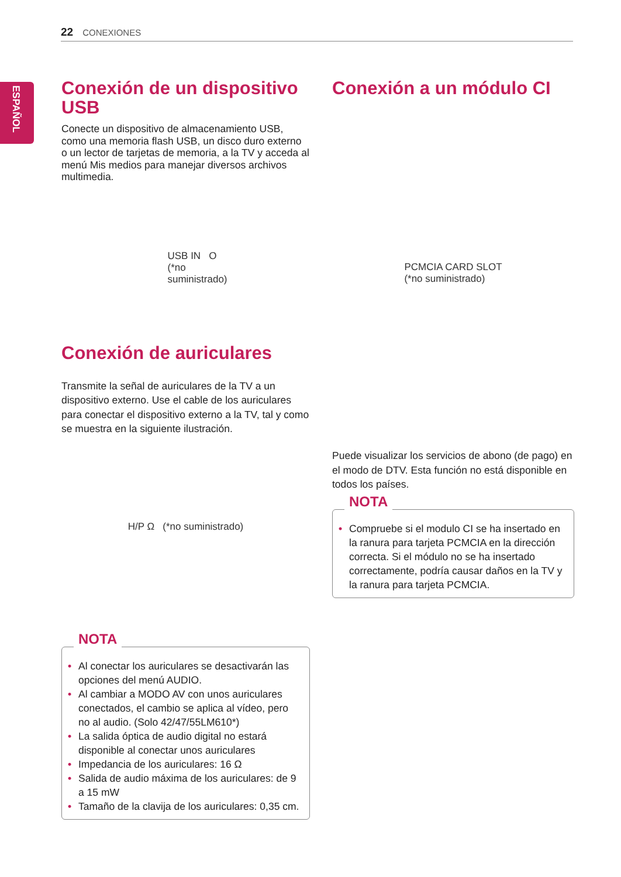22 CONEXIONES
ESPAÑOL
Conexión de un dispositivo USB
Conecte un dispositivo de almacenamiento USB, como una memoria flash USB, un disco duro externo o un lector de tarjetas de memoria, a la TV y acceda al menú Mis medios para manejar diversos archivos multimedia.
USB IN O
(*no
suministrado)
Conexión de auriculares
Transmite la señal de auriculares de la TV a un dispositivo externo. Use el cable de los auriculares para conectar el dispositivo externo a la TV, tal y como se muestra en la siguiente ilustración.
H/P Ω (*no suministrado)
NOTA
• Al conectar los auriculares se desactivarán las opciones del menú AUDIO.
• Al cambiar a MODO AV con unos auriculares conectados, el cambio se aplica al vídeo, pero no al audio. (Solo 42/47/55LM610*)
• La salida óptica de audio digital no estará disponible al conectar unos auriculares
• Impedancia de los auriculares: 16 Ω
• Salida de audio máxima de los auriculares: de 9 a 15 mW
• Tamaño de la clavija de los auriculares: 0,35 cm.
Conexión a un módulo CI
PCMCIA CARD SLOT
(*no suministrado)
Puede visualizar los servicios de abono (de pago) en el modo de DTV. Esta función no está disponible en todos los países.
NOTA
• Compruebe si el modulo CI se ha insertado en la ranura para tarjeta PCMCIA en la dirección correcta. Si el módulo no se ha insertado correctamente, podría causar daños en la TV y la ranura para tarjeta PCMCIA.